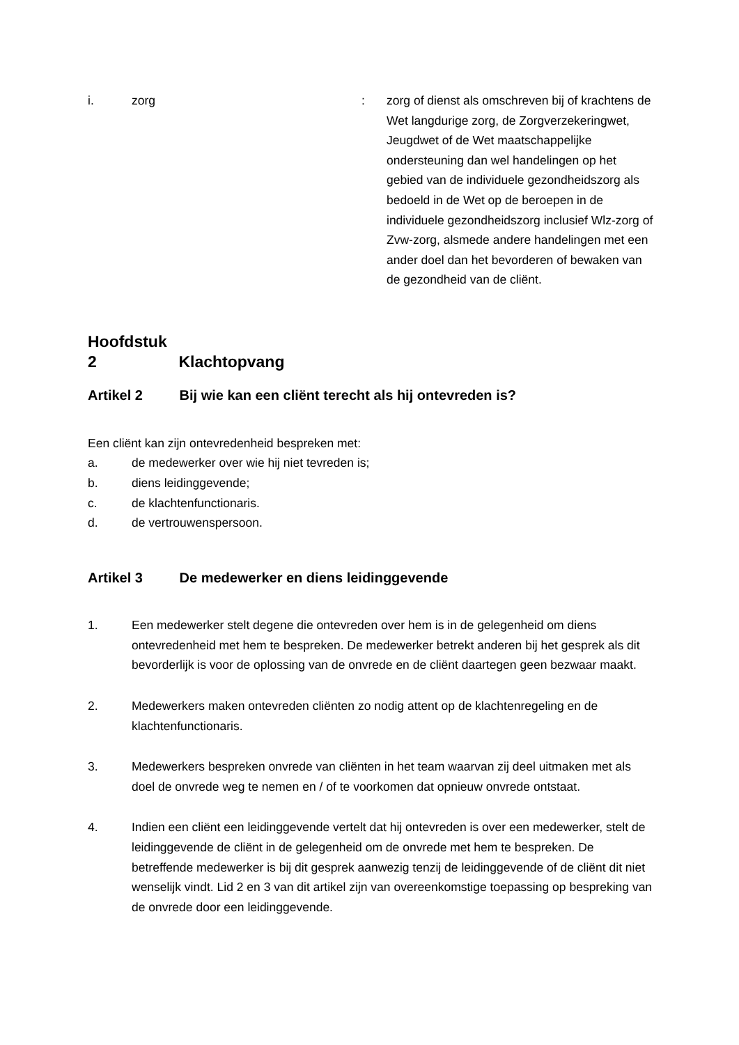i. zorg : zorg of dienst als omschreven bij of krachtens de Wet langdurige zorg, de Zorgverzekeringwet, Jeugdwet of de Wet maatschappelijke ondersteuning dan wel handelingen op het gebied van de individuele gezondheidszorg als bedoeld in de Wet op de beroepen in de individuele gezondheidszorg inclusief Wlz-zorg of Zvw-zorg, alsmede andere handelingen met een ander doel dan het bevorderen of bewaken van de gezondheid van de cliënt.
Hoofdstuk 2 Klachtopvang
Artikel 2 Bij wie kan een cliënt terecht als hij ontevreden is?
Een cliënt kan zijn ontevredenheid bespreken met:
a. de medewerker over wie hij niet tevreden is;
b. diens leidinggevende;
c. de klachtenfunctionaris.
d. de vertrouwenspersoon.
Artikel 3 De medewerker en diens leidinggevende
1. Een medewerker stelt degene die ontevreden over hem is in de gelegenheid om diens ontevredenheid met hem te bespreken. De medewerker betrekt anderen bij het gesprek als dit bevorderlijk is voor de oplossing van de onvrede en de cliënt daartegen geen bezwaar maakt.
2. Medewerkers maken ontevreden cliënten zo nodig attent op de klachtenregeling en de klachtenfunctionaris.
3. Medewerkers bespreken onvrede van cliënten in het team waarvan zij deel uitmaken met als doel de onvrede weg te nemen en / of te voorkomen dat opnieuw onvrede ontstaat.
4. Indien een cliënt een leidinggevende vertelt dat hij ontevreden is over een medewerker, stelt de leidinggevende de cliënt in de gelegenheid om de onvrede met hem te bespreken. De betreffende medewerker is bij dit gesprek aanwezig tenzij de leidinggevende of de cliënt dit niet wenselijk vindt. Lid 2 en 3 van dit artikel zijn van overeenkomstige toepassing op bespreking van de onvrede door een leidinggevende.